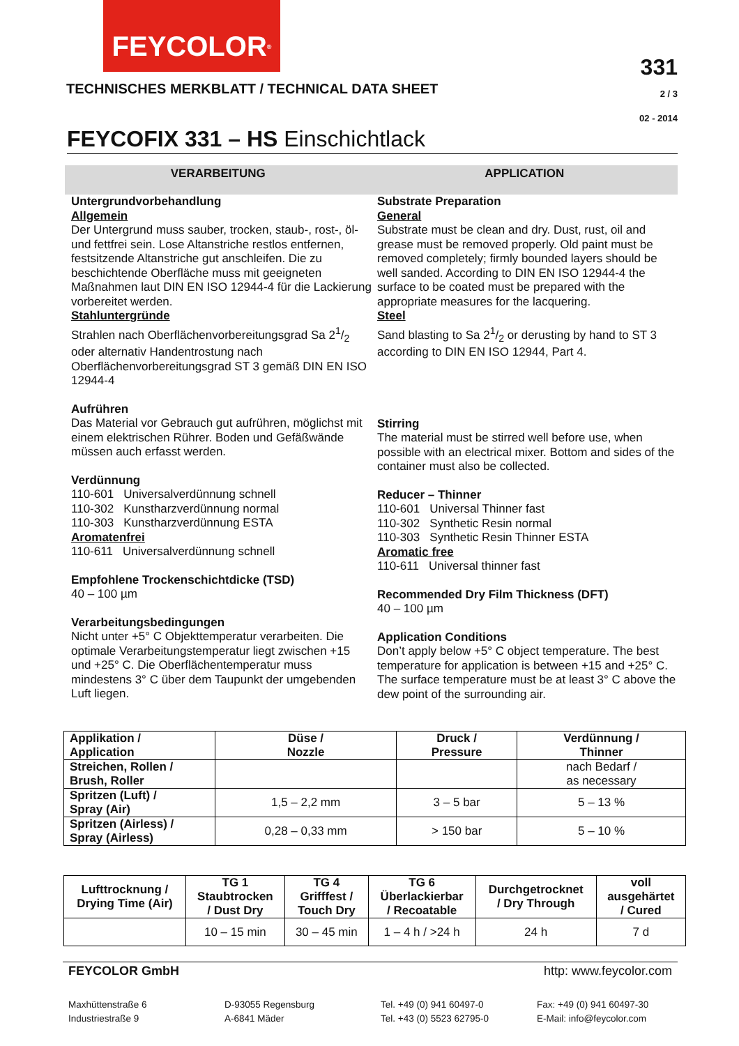FEYCOLOR<sup>®</sup>
TECHNISCHES MERKBLATT / TECHNICAL DATA SHEET
331
2 / 3
02 - 2014
FEYCOFIX 331 – HS Einschichtlack
VERARBEITUNG APPLICATION
Untergrundvorbehandlung
Allgemein
Der Untergrund muss sauber, trocken, staub-, rost-, öl- und fettfrei sein. Lose Altanstriche restlos entfernen, festsitzende Altanstriche gut anschleifen. Die zu beschichtende Oberfläche muss mit geeigneten Maßnahmen laut DIN EN ISO 12944-4 für die Lackierung vorbereitet werden.
Stahluntergründe
Strahlen nach Oberflächenvorbereitungsgrad Sa 21/2 oder alternativ Handentrostung nach Oberflächenvorbereitungsgrad ST 3 gemäß DIN EN ISO 12944-4
Aufrühren
Das Material vor Gebrauch gut aufrühren, möglichst mit einem elektrischen Rührer. Boden und Gefäßwände müssen auch erfasst werden.
Verdünnung
110-601 Universalverdünnung schnell
110-302 Kunstharzverdünnung normal
110-303 Kunstharzverdünnung ESTA
Aromatenfrei
110-611 Universalverdünnung schnell
Empfohlene Trockenschichtdicke (TSD)
40 – 100 µm
Verarbeitungsbedingungen
Nicht unter +5° C Objekttemperatur verarbeiten. Die optimale Verarbeitungstemperatur liegt zwischen +15 und +25° C. Die Oberflächentemperatur muss mindestens 3° C über dem Taupunkt der umgebenden Luft liegen.
Substrate Preparation
General
Substrate must be clean and dry. Dust, rust, oil and grease must be removed properly. Old paint must be removed completely; firmly bounded layers should be well sanded. According to DIN EN ISO 12944-4 the surface to be coated must be prepared with the appropriate measures for the lacquering.
Steel
Sand blasting to Sa 21/2 or derusting by hand to ST 3 according to DIN EN ISO 12944, Part 4.
Stirring
The material must be stirred well before use, when possible with an electrical mixer. Bottom and sides of the container must also be collected.
Reducer – Thinner
110-601 Universal Thinner fast
110-302 Synthetic Resin normal
110-303 Synthetic Resin Thinner ESTA
Aromatic free
110-611 Universal thinner fast
Recommended Dry Film Thickness (DFT)
40 – 100 µm
Application Conditions
Don’t apply below +5° C object temperature. The best temperature for application is between +15 and +25° C. The surface temperature must be at least 3° C above the dew point of the surrounding air.
| Applikation / Application | Düse / Nozzle | Druck / Pressure | Verdünnung / Thinner |
| --- | --- | --- | --- |
| Streichen, Rollen / Brush, Roller | | | nach Bedarf / as necessary |
| Spritzen (Luft) / Spray (Air) | 1,5 – 2,2 mm | 3 – 5 bar | 5 – 13 % |
| Spritzen (Airless) / Spray (Airless) | 0,28 – 0,33 mm | > 150 bar | 5 – 10 % |
| Lufttrocknung / Drying Time (Air) | TG 1 Staubtrocken / Dust Dry | TG 4 Grifffest / Touch Dry | TG 6 Überlackierbar / Recoatable | Durchgetrocknet / Dry Through | voll ausgehärtet / Cured |
| --- | --- | --- | --- | --- | --- |
| | 10 – 15 min | 30 – 45 min | 1 – 4 h / >24 h | 24 h | 7 d |
FEYCOLOR GmbH http: www.feycolor.com
Maxhüttenstraße 6
D-93055 Regensburg
Tel. +49 (0) 941 60497-0
Fax: +49 (0) 941 60497-30
Industriestraße 9
A-6841 Mäder
Tel. +43 (0) 5523 62795-0
E-Mail: info@feycolor.com